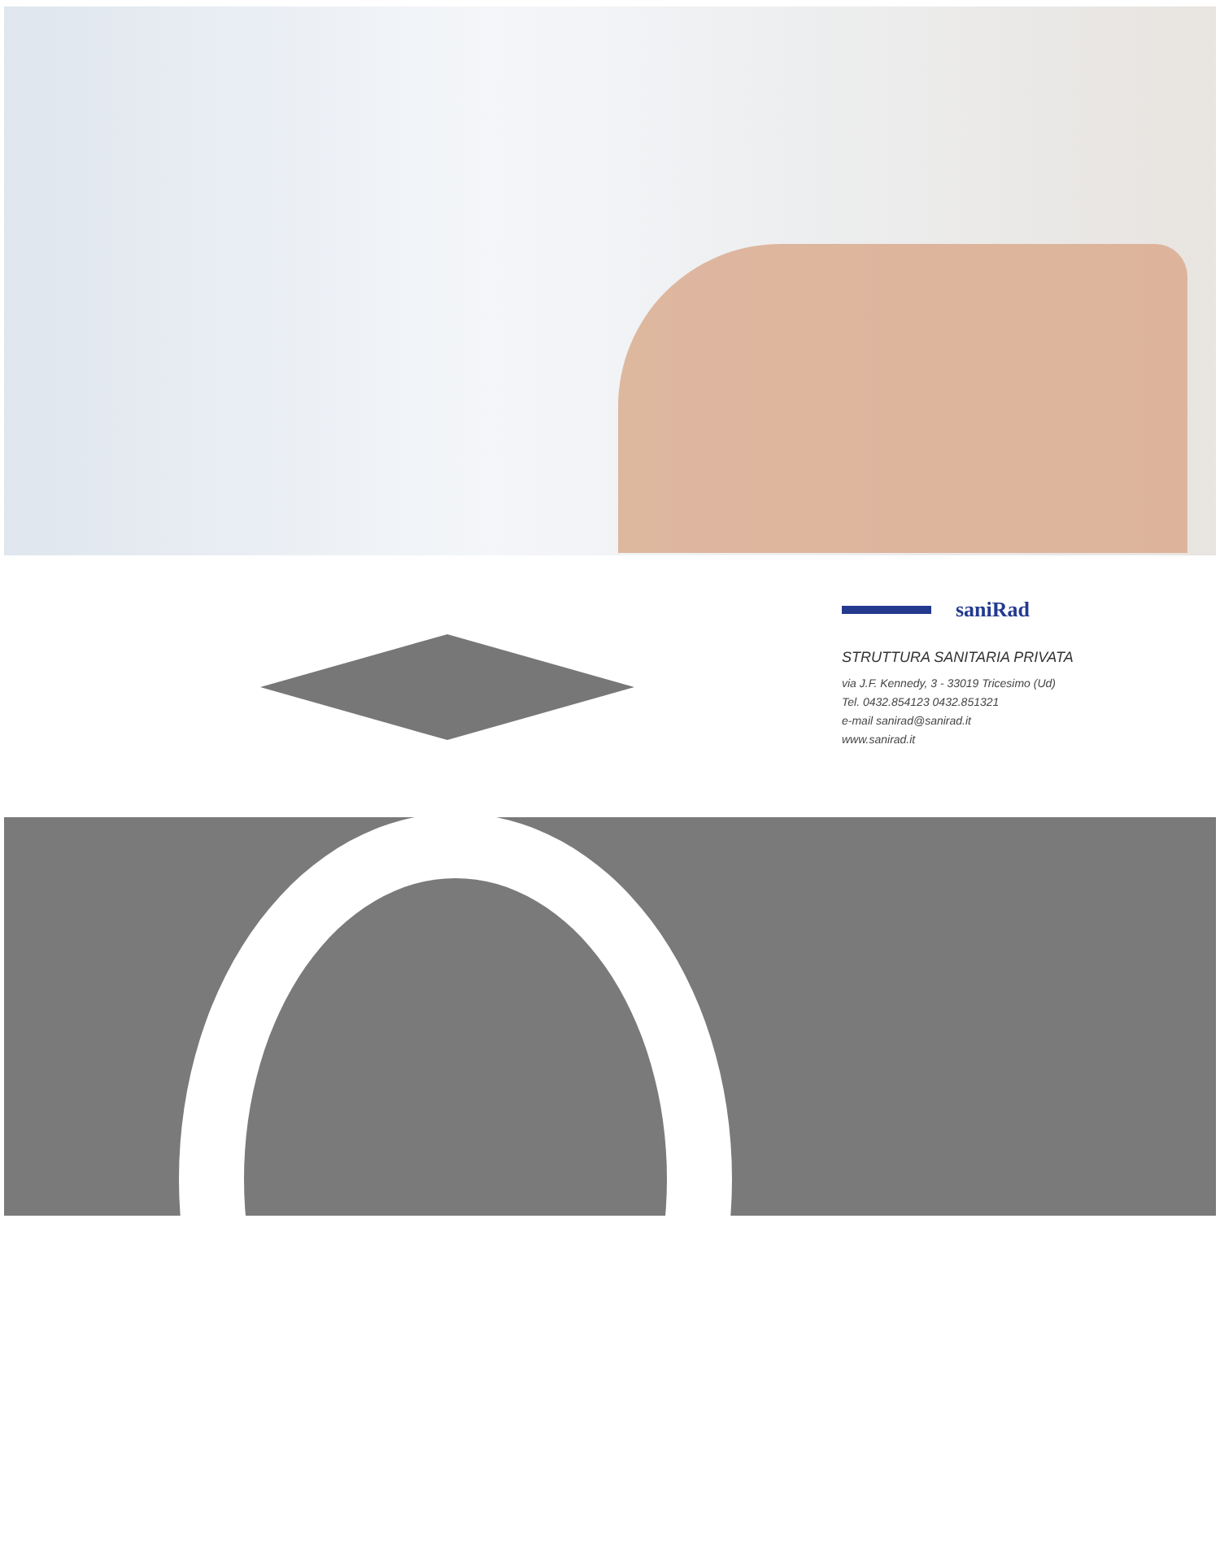saniRad
STRUTTURA SANITARIA PRIVATA
via J.F. Kennedy, 3 - 33019 Tricesimo (Ud)
Tel. 0432.854123 0432.851321
e-mail sanirad@sanirad.it
www.sanirad.it